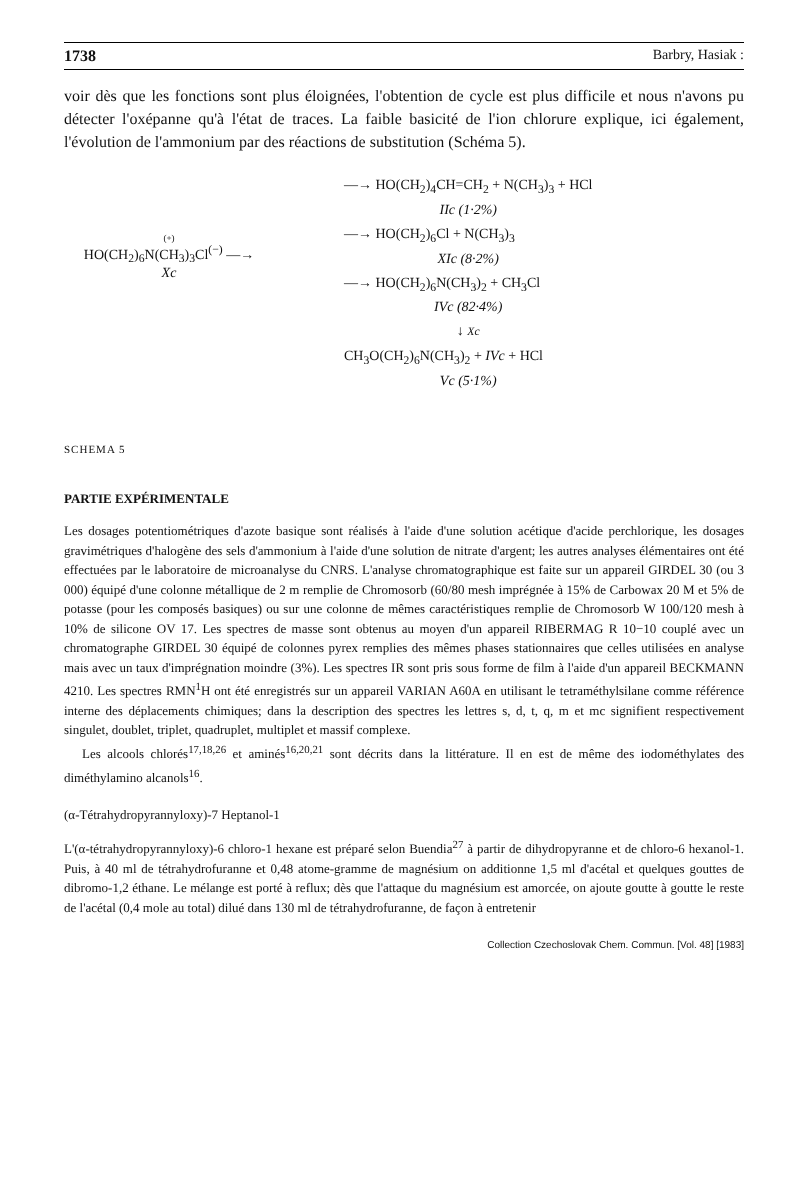1738 Barbry, Hasiak :
voir dès que les fonctions sont plus éloignées, l'obtention de cycle est plus difficile et nous n'avons pu détecter l'oxépanne qu'à l'état de traces. La faible basicité de l'ion chlorure explique, ici également, l'évolution de l'ammonium par des réactions de substitution (Schéma 5).
(+)
HO(CH<sub>2</sub>)<sub>6</sub>N(CH<sub>3</sub>)<sub>3</sub>Cl<sup>(−)</sup> —→
Xc
—→ HO(CH<sub>2</sub>)<sub>4</sub>CH=CH<sub>2</sub> + N(CH<sub>3</sub>)<sub>3</sub> + HCl
IIc (1·2%)
—→ HO(CH<sub>2</sub>)<sub>6</sub>Cl + N(CH<sub>3</sub>)<sub>3</sub>
XIc (8·2%)
—→ HO(CH<sub>2</sub>)<sub>6</sub>N(CH<sub>3</sub>)<sub>2</sub> + CH<sub>3</sub>Cl
IVc (82·4%)
↓ Xc
CH<sub>3</sub>O(CH<sub>2</sub>)<sub>6</sub>N(CH<sub>3</sub>)<sub>2</sub> + IVc + HCl
Vc (5·1%)
SCHEMA 5
PARTIE EXPÉRIMENTALE
Les dosages potentiométriques d'azote basique sont réalisés à l'aide d'une solution acétique d'acide perchlorique, les dosages gravimétriques d'halogène des sels d'ammonium à l'aide d'une solution de nitrate d'argent; les autres analyses élémentaires ont été effectuées par le laboratoire de microanalyse du CNRS. L'analyse chromatographique est faite sur un appareil GIRDEL 30 (ou 3 000) équipé d'une colonne métallique de 2 m remplie de Chromosorb (60/80 mesh imprégnée à 15% de Carbowax 20 M et 5% de potasse (pour les composés basiques) ou sur une colonne de mêmes caractéristiques remplie de Chromosorb W 100/120 mesh à 10% de silicone OV 17. Les spectres de masse sont obtenus au moyen d'un appareil RIBERMAG R 10−10 couplé avec un chromatographe GIRDEL 30 équipé de colonnes pyrex remplies des mêmes phases stationnaires que celles utilisées en analyse mais avec un taux d'imprégnation moindre (3%). Les spectres IR sont pris sous forme de film à l'aide d'un appareil BECKMANN 4210. Les spectres RMN<sup>1</sup>H ont été enregistrés sur un appareil VARIAN A60A en utilisant le tetraméthylsilane comme référence interne des déplacements chimiques; dans la description des spectres les lettres s, d, t, q, m et mc signifient respectivement singulet, doublet, triplet, quadruplet, multiplet et massif complexe.
Les alcools chlorés<sup>17,18,26</sup> et aminés<sup>16,20,21</sup> sont décrits dans la littérature. Il en est de même des iodométhylates des diméthylamino alcanols<sup>16</sup>.
(α-Tétrahydropyrannyloxy)-7 Heptanol-1
L'(α-tétrahydropyrannyloxy)-6 chloro-1 hexane est préparé selon Buendia<sup>27</sup> à partir de dihydropyranne et de chloro-6 hexanol-1. Puis, à 40 ml de tétrahydrofuranne et 0,48 atome-gramme de magnésium on additionne 1,5 ml d'acétal et quelques gouttes de dibromo-1,2 éthane. Le mélange est porté à reflux; dès que l'attaque du magnésium est amorcée, on ajoute goutte à goutte le reste de l'acétal (0,4 mole au total) dilué dans 130 ml de tétrahydrofuranne, de façon à entretenir
Collection Czechoslovak Chem. Commun. [Vol. 48] [1983]